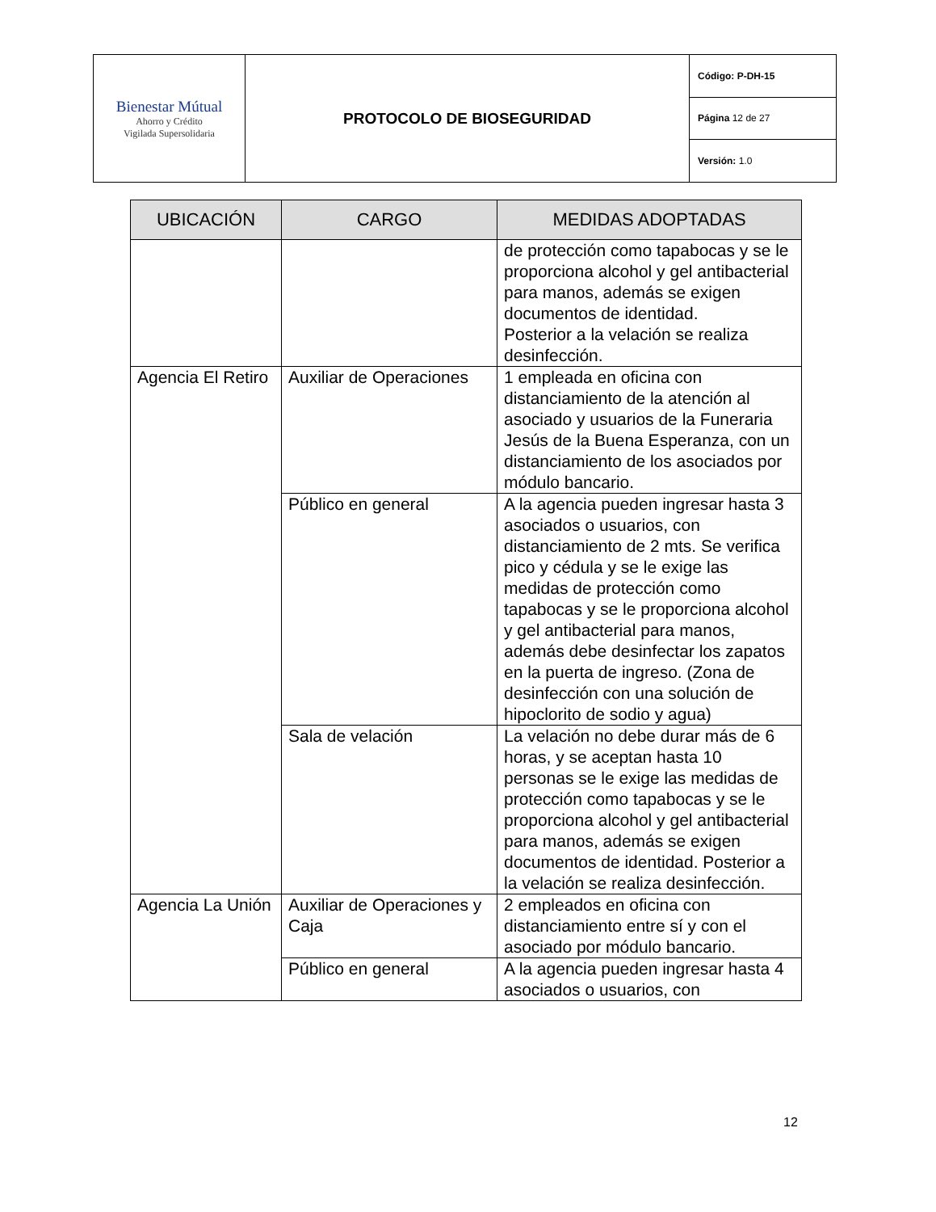| Bienestar Mútual Ahorro y Crédito Vigilada Supersolidaria | PROTOCOLO DE BIOSEGURIDAD | Código: P-DH-15 |
| | | Página 12 de 27 |
| | | Versión: 1.0 |
| UBICACIÓN | CARGO | MEDIDAS ADOPTADAS |
| --- | --- | --- |
| | | de protección como tapabocas y se le proporciona alcohol y gel antibacterial para manos, además se exigen documentos de identidad. Posterior a la velación se realiza desinfección. |
| Agencia El Retiro | Auxiliar de Operaciones | 1 empleada en oficina con distanciamiento de la atención al asociado y usuarios de la Funeraria Jesús de la Buena Esperanza, con un distanciamiento de los asociados por módulo bancario. |
| | Público en general | A la agencia pueden ingresar hasta 3 asociados o usuarios, con distanciamiento de 2 mts. Se verifica pico y cédula y se le exige las medidas de protección como tapabocas y se le proporciona alcohol y gel antibacterial para manos, además debe desinfectar los zapatos en la puerta de ingreso. (Zona de desinfección con una solución de hipoclorito de sodio y agua) |
| | Sala de velación | La velación no debe durar más de 6 horas, y se aceptan hasta 10 personas se le exige las medidas de protección como tapabocas y se le proporciona alcohol y gel antibacterial para manos, además se exigen documentos de identidad. Posterior a la velación se realiza desinfección. |
| Agencia La Unión | Auxiliar de Operaciones y Caja | 2 empleados en oficina con distanciamiento entre sí y con el asociado por módulo bancario. |
| | Público en general | A la agencia pueden ingresar hasta 4 asociados o usuarios, con |
12